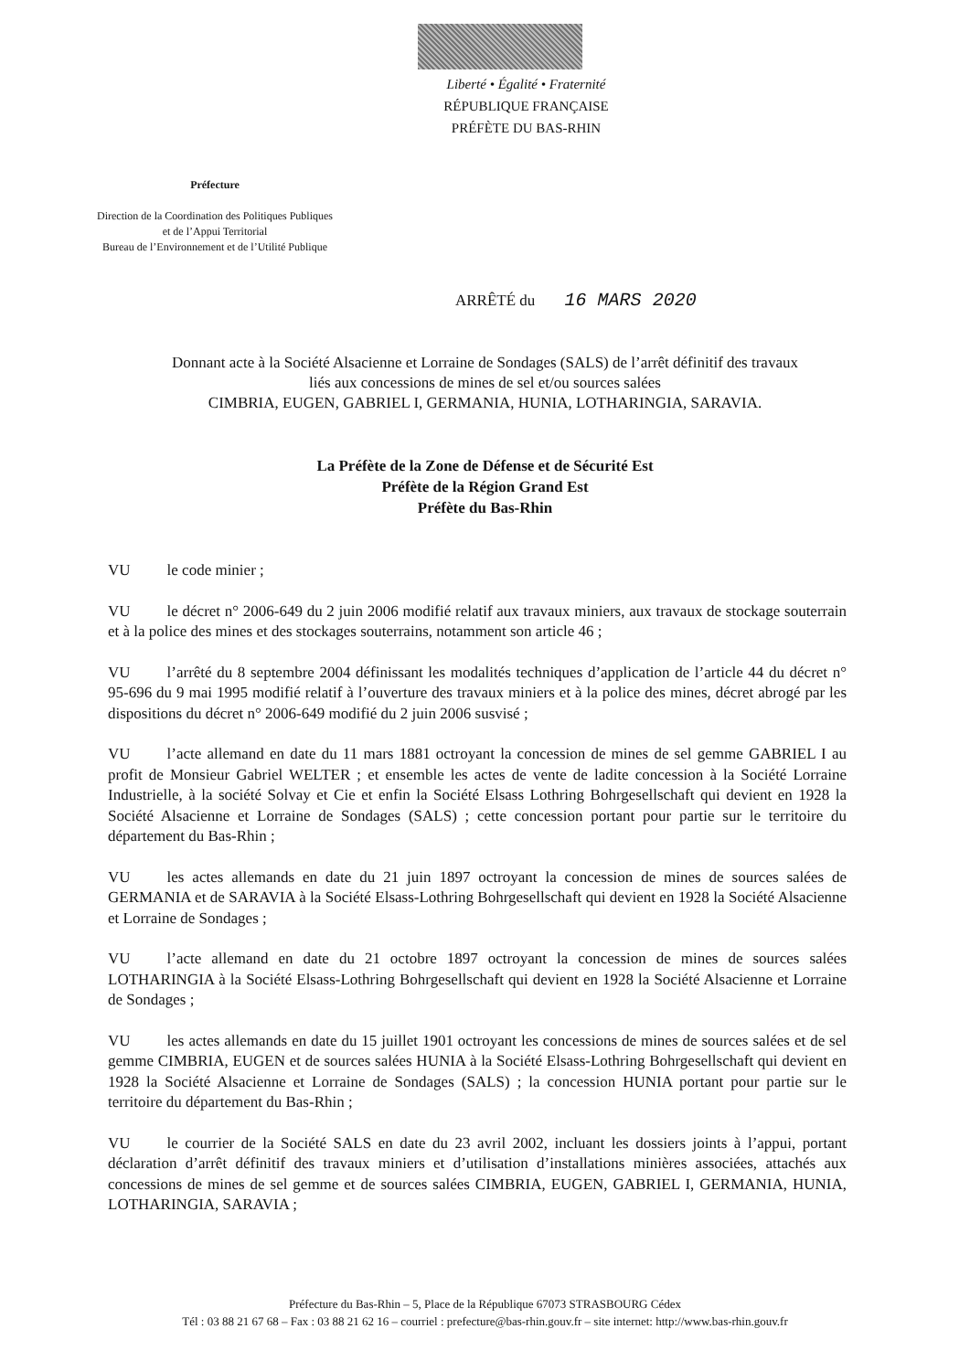Liberté • Égalité • Fraternité
RÉPUBLIQUE FRANÇAISE
PRÉFÈTE DU BAS-RHIN
Préfecture
Direction de la Coordination des Politiques Publiques
et de l’Appui Territorial
Bureau de l’Environnement et de l’Utilité Publique
ARRÊTÉ du 16 MARS 2020
Donnant acte à la Société Alsacienne et Lorraine de Sondages (SALS) de l’arrêt définitif des travaux
liés aux concessions de mines de sel et/ou sources salées
CIMBRIA, EUGEN, GABRIEL I, GERMANIA, HUNIA, LOTHARINGIA, SARAVIA.
La Préfète de la Zone de Défense et de Sécurité Est
Préfète de la Région Grand Est
Préfète du Bas-Rhin
VU le code minier ;
VU le décret n° 2006-649 du 2 juin 2006 modifié relatif aux travaux miniers, aux travaux de stockage souterrain et à la police des mines et des stockages souterrains, notamment son article 46 ;
VU l’arrêté du 8 septembre 2004 définissant les modalités techniques d’application de l’article 44 du décret n° 95-696 du 9 mai 1995 modifié relatif à l’ouverture des travaux miniers et à la police des mines, décret abrogé par les dispositions du décret n° 2006-649 modifié du 2 juin 2006 susvisé ;
VU l’acte allemand en date du 11 mars 1881 octroyant la concession de mines de sel gemme GABRIEL I au profit de Monsieur Gabriel WELTER ; et ensemble les actes de vente de ladite concession à la Société Lorraine Industrielle, à la société Solvay et Cie et enfin la Société Elsass Lothring Bohrgesellschaft qui devient en 1928 la Société Alsacienne et Lorraine de Sondages (SALS) ; cette concession portant pour partie sur le territoire du département du Bas-Rhin ;
VU les actes allemands en date du 21 juin 1897 octroyant la concession de mines de sources salées de GERMANIA et de SARAVIA à la Société Elsass-Lothring Bohrgesellschaft qui devient en 1928 la Société Alsacienne et Lorraine de Sondages ;
VU l’acte allemand en date du 21 octobre 1897 octroyant la concession de mines de sources salées LOTHARINGIA à la Société Elsass-Lothring Bohrgesellschaft qui devient en 1928 la Société Alsacienne et Lorraine de Sondages ;
VU les actes allemands en date du 15 juillet 1901 octroyant les concessions de mines de sources salées et de sel gemme CIMBRIA, EUGEN et de sources salées HUNIA à la Société Elsass-Lothring Bohrgesellschaft qui devient en 1928 la Société Alsacienne et Lorraine de Sondages (SALS) ; la concession HUNIA portant pour partie sur le territoire du département du Bas-Rhin ;
VU le courrier de la Société SALS en date du 23 avril 2002, incluant les dossiers joints à l’appui, portant déclaration d’arrêt définitif des travaux miniers et d’utilisation d’installations minières associées, attachés aux concessions de mines de sel gemme et de sources salées CIMBRIA, EUGEN, GABRIEL I, GERMANIA, HUNIA, LOTHARINGIA, SARAVIA ;
Préfecture du Bas-Rhin – 5, Place de la République 67073 STRASBOURG Cédex
Tél : 03 88 21 67 68 – Fax : 03 88 21 62 16 – courriel : prefecture@bas-rhin.gouv.fr – site internet: http://www.bas-rhin.gouv.fr